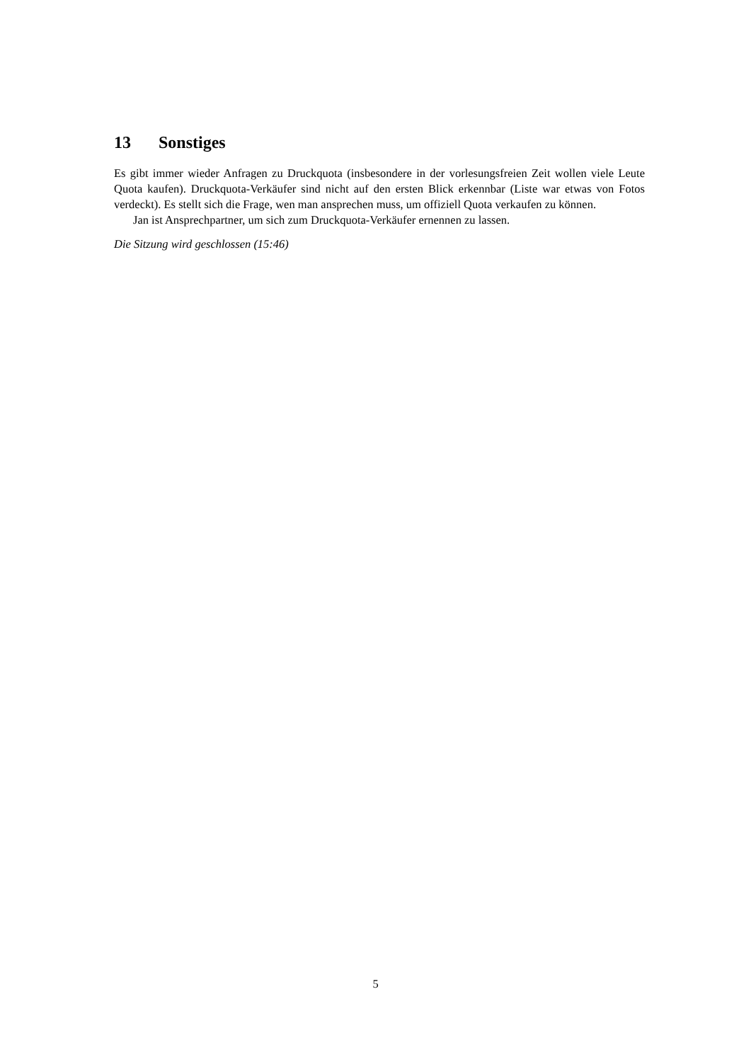13 Sonstiges
Es gibt immer wieder Anfragen zu Druckquota (insbesondere in der vorlesungsfreien Zeit wollen viele Leute Quota kaufen). Druckquota-Verkäufer sind nicht auf den ersten Blick erkennbar (Liste war etwas von Fotos verdeckt). Es stellt sich die Frage, wen man ansprechen muss, um offiziell Quota verkaufen zu können.
Jan ist Ansprechpartner, um sich zum Druckquota-Verkäufer ernennen zu lassen.
Die Sitzung wird geschlossen (15:46)
5